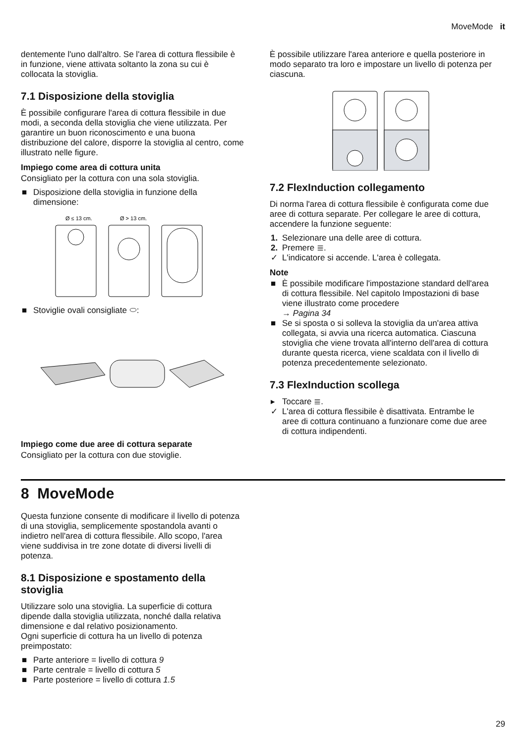MoveMode it
dentemente l'uno dall'altro. Se l'area di cottura flessibile è in funzione, viene attivata soltanto la zona su cui è collocata la stoviglia.
7.1 Disposizione della stoviglia
È possibile configurare l'area di cottura flessibile in due modi, a seconda della stoviglia che viene utilizzata. Per garantire un buon riconoscimento e una buona distribuzione del calore, disporre la stoviglia al centro, come illustrato nelle figure.
Impiego come area di cottura unita
Consigliato per la cottura con una sola stoviglia.
■ Disposizione della stoviglia in funzione della dimensione:
Ø ≤ 13 cm.
Ø > 13 cm.
■ Stoviglie ovali consigliate ⬭:
Impiego come due aree di cottura separate
Consigliato per la cottura con due stoviglie.
È possibile utilizzare l'area anteriore e quella posteriore in modo separato tra loro e impostare un livello di potenza per ciascuna.
7.2 FlexInduction collegamento
Di norma l'area di cottura flessibile è configurata come due aree di cottura separate. Per collegare le aree di cottura, accendere la funzione seguente:
1. Selezionare una delle aree di cottura.
2. Premere ≣.
✓ L'indicatore si accende. L'area è collegata.
Note
■ È possibile modificare l'impostazione standard dell'area di cottura flessibile. Nel capitolo Impostazioni di base viene illustrato come procedere
→ Pagina 34
■ Se si sposta o si solleva la stoviglia da un'area attiva collegata, si avvia una ricerca automatica. Ciascuna stoviglia che viene trovata all'interno dell'area di cottura durante questa ricerca, viene scaldata con il livello di potenza precedentemente selezionato.
7.3 FlexInduction scollega
▸ Toccare ≣.
✓ L'area di cottura flessibile è disattivata. Entrambe le aree di cottura continuano a funzionare come due aree di cottura indipendenti.
8 MoveMode
Questa funzione consente di modificare il livello di potenza di una stoviglia, semplicemente spostandola avanti o indietro nell'area di cottura flessibile. Allo scopo, l'area viene suddivisa in tre zone dotate di diversi livelli di potenza.
8.1 Disposizione e spostamento della stoviglia
Utilizzare solo una stoviglia. La superficie di cottura dipende dalla stoviglia utilizzata, nonché dalla relativa dimensione e dal relativo posizionamento.
Ogni superficie di cottura ha un livello di potenza preimpostato:
■ Parte anteriore = livello di cottura 9
■ Parte centrale = livello di cottura 5
■ Parte posteriore = livello di cottura 1.5
29